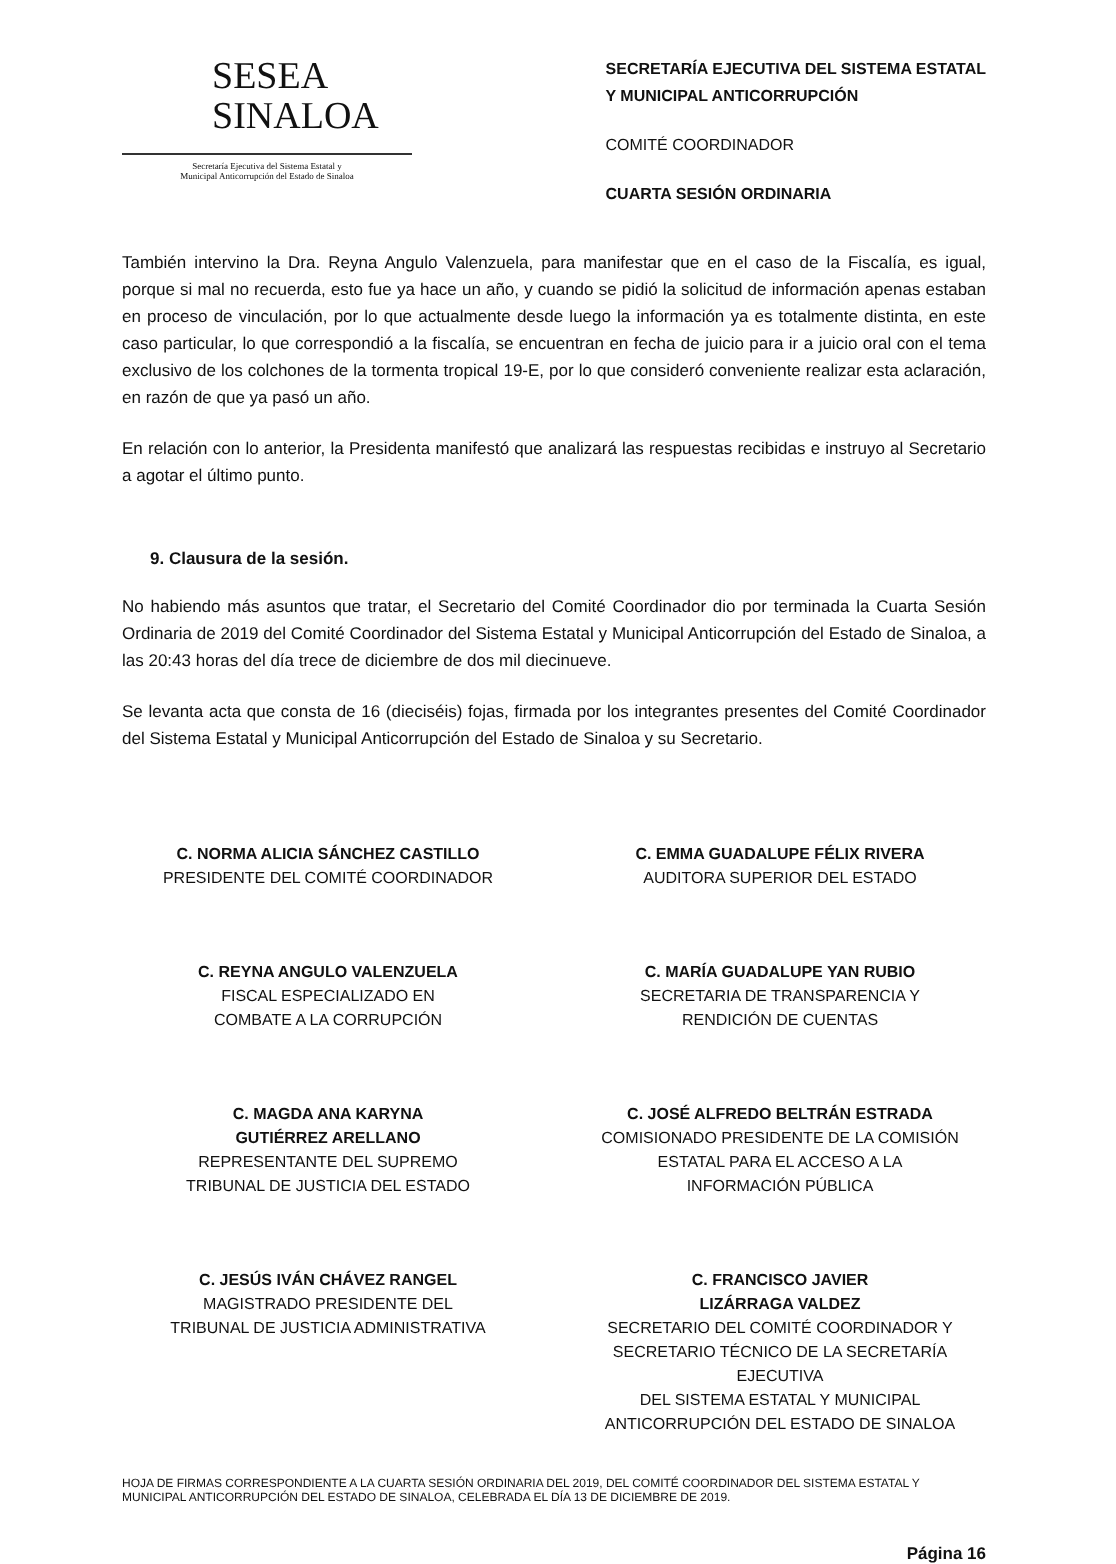SESEA
SINALOA
Secretaría Ejecutiva del Sistema Estatal y
Municipal Anticorrupción del Estado de Sinaloa
SECRETARÍA EJECUTIVA DEL SISTEMA ESTATAL
Y MUNICIPAL ANTICORRUPCIÓN
COMITÉ COORDINADOR
CUARTA SESIÓN ORDINARIA
También intervino la Dra. Reyna Angulo Valenzuela, para manifestar que en el caso de la Fiscalía, es igual, porque si mal no recuerda, esto fue ya hace un año, y cuando se pidió la solicitud de información apenas estaban en proceso de vinculación, por lo que actualmente desde luego la información ya es totalmente distinta, en este caso particular, lo que correspondió a la fiscalía, se encuentran en fecha de juicio para ir a juicio oral con el tema exclusivo de los colchones de la tormenta tropical 19-E, por lo que consideró conveniente realizar esta aclaración, en razón de que ya pasó un año.
En relación con lo anterior, la Presidenta manifestó que analizará las respuestas recibidas e instruyo al Secretario a agotar el último punto.
9. Clausura de la sesión.
No habiendo más asuntos que tratar, el Secretario del Comité Coordinador dio por terminada la Cuarta Sesión Ordinaria de 2019 del Comité Coordinador del Sistema Estatal y Municipal Anticorrupción del Estado de Sinaloa, a las 20:43 horas del día trece de diciembre de dos mil diecinueve.
Se levanta acta que consta de 16 (dieciséis) fojas, firmada por los integrantes presentes del Comité Coordinador del Sistema Estatal y Municipal Anticorrupción del Estado de Sinaloa y su Secretario.
C. NORMA ALICIA SÁNCHEZ CASTILLO
PRESIDENTE DEL COMITÉ COORDINADOR
C. EMMA GUADALUPE FÉLIX RIVERA
AUDITORA SUPERIOR DEL ESTADO
C. REYNA ANGULO VALENZUELA
FISCAL ESPECIALIZADO EN
COMBATE A LA CORRUPCIÓN
C. MARÍA GUADALUPE YAN RUBIO
SECRETARIA DE TRANSPARENCIA Y
RENDICIÓN DE CUENTAS
C. MAGDA ANA KARYNA
GUTIÉRREZ ARELLANO
REPRESENTANTE DEL SUPREMO
TRIBUNAL DE JUSTICIA DEL ESTADO
C. JOSÉ ALFREDO BELTRÁN ESTRADA
COMISIONADO PRESIDENTE DE LA COMISIÓN
ESTATAL PARA EL ACCESO A LA
INFORMACIÓN PÚBLICA
C. JESÚS IVÁN CHÁVEZ RANGEL
MAGISTRADO PRESIDENTE DEL
TRIBUNAL DE JUSTICIA ADMINISTRATIVA
C. FRANCISCO JAVIER
LIZÁRRAGA VALDEZ
SECRETARIO DEL COMITÉ COORDINADOR Y
SECRETARIO TÉCNICO DE LA SECRETARÍA EJECUTIVA
DEL SISTEMA ESTATAL Y MUNICIPAL
ANTICORRUPCIÓN DEL ESTADO DE SINALOA
HOJA DE FIRMAS CORRESPONDIENTE A LA CUARTA SESIÓN ORDINARIA DEL 2019, DEL COMITÉ COORDINADOR DEL SISTEMA ESTATAL Y MUNICIPAL ANTICORRUPCIÓN DEL ESTADO DE SINALOA, CELEBRADA EL DÍA 13 DE DICIEMBRE DE 2019.
Página 16